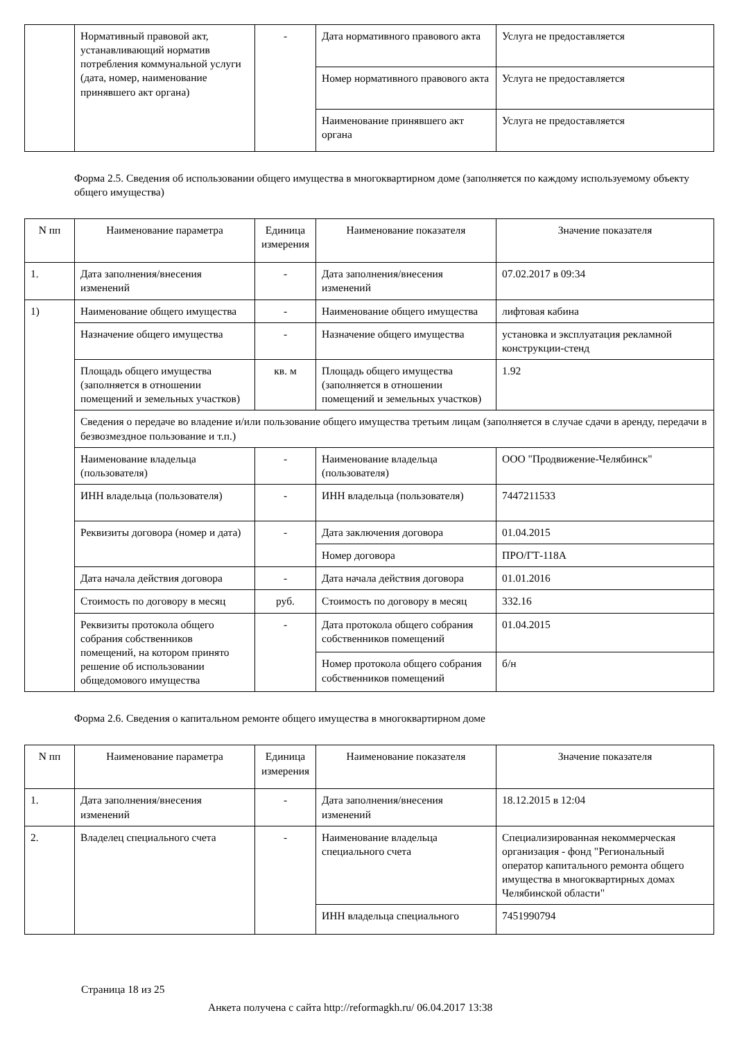| | Нормативный правовой акт, устанавливающий норматив потребления коммунальной услуги (дата, номер, наименование принявшего акт органа) | - | Дата нормативного правового акта | Услуга не предоставляется |
| | | | Номер нормативного правового акта | Услуга не предоставляется |
| | | | Наименование принявшего акт органа | Услуга не предоставляется |
Форма 2.5. Сведения об использовании общего имущества в многоквартирном доме (заполняется по каждому используемому объекту общего имущества)
| N пп | Наименование параметра | Единица измерения | Наименование показателя | Значение показателя |
| --- | --- | --- | --- | --- |
| 1. | Дата заполнения/внесения изменений | - | Дата заполнения/внесения изменений | 07.02.2017 в 09:34 |
| 1) | Наименование общего имущества | - | Наименование общего имущества | лифтовая кабина |
| | Назначение общего имущества | - | Назначение общего имущества | установка и эксплуатация рекламной конструкции-стенд |
| | Площадь общего имущества (заполняется в отношении помещений и земельных участков) | кв. м | Площадь общего имущества (заполняется в отношении помещений и земельных участков) | 1.92 |
| | Сведения о передаче во владение и/или пользование общего имущества третьим лицам (заполняется в случае сдачи в аренду, передачи в безвозмездное пользование и т.п.) | | | |
| | Наименование владельца (пользователя) | - | Наименование владельца (пользователя) | ООО "Продвижение-Челябинск" |
| | ИНН владельца (пользователя) | - | ИНН владельца (пользователя) | 7447211533 |
| | Реквизиты договора (номер и дата) | - | Дата заключения договора | 01.04.2015 |
| | | | Номер договора | ПРО/ГТ-118А |
| | Дата начала действия договора | - | Дата начала действия договора | 01.01.2016 |
| | Стоимость по договору в месяц | руб. | Стоимость по договору в месяц | 332.16 |
| | Реквизиты протокола общего собрания собственников помещений, на котором принято решение об использовании общедомового имущества | - | Дата протокола общего собрания собственников помещений | 01.04.2015 |
| | | | Номер протокола общего собрания собственников помещений | б/н |
Форма 2.6. Сведения о капитальном ремонте общего имущества в многоквартирном доме
| N пп | Наименование параметра | Единица измерения | Наименование показателя | Значение показателя |
| --- | --- | --- | --- | --- |
| 1. | Дата заполнения/внесения изменений | - | Дата заполнения/внесения изменений | 18.12.2015 в 12:04 |
| 2. | Владелец специального счета | - | Наименование владельца специального счета | Специализированная некоммерческая организация - фонд "Региональный оператор капитального ремонта общего имущества в многоквартирных домах Челябинской области" |
| | | | ИНН владельца специального | 7451990794 |
Страница 18 из 25
Анкета получена с сайта http://reformagkh.ru/ 06.04.2017 13:38